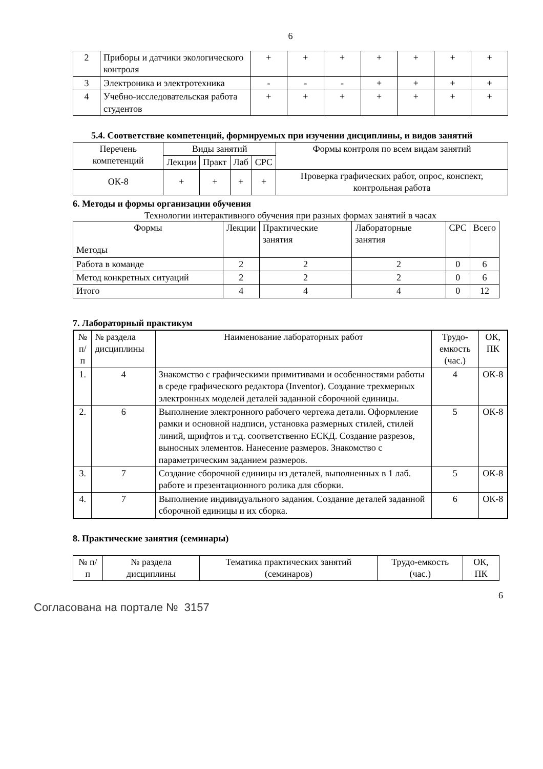6
| 2 | Приборы и датчики экологического контроля | + | + | + | + | + | + | + |
| 3 | Электроника и электротехника | - | - | - | + | + | + | + |
| 4 | Учебно-исследовательская работа студентов | + | + | + | + | + | + | + |
5.4. Соответствие компетенций, формируемых при изучении дисциплины, и видов занятий
| Перечень компетенций | Виды занятий | | | | Формы контроля по всем видам занятий |
| --- | --- | --- | --- | --- | --- |
| | Лекции | Практ | Лаб | СРС | |
| ОК-8 | + | + | + | + | Проверка графических работ, опрос, конспект, контрольная работа |
6. Методы и формы организации обучения
Технологии интерактивного обучения при разных формах занятий в часах
| Формы Методы | Лекции | Практические занятия | Лабораторные занятия | СРС | Всего |
| Работа в команде | 2 | 2 | 2 | 0 | 6 |
| Метод конкретных ситуаций | 2 | 2 | 2 | 0 | 6 |
| Итого | 4 | 4 | 4 | 0 | 12 |
7. Лабораторный практикум
| № п/п | № раздела дисциплины | Наименование лабораторных работ | Трудо-емкость (час.) | ОК, ПК |
| --- | --- | --- | --- | --- |
| 1. | 4 | Знакомство с графическими примитивами и особенностями работы в среде графического редактора (Inventor). Создание трехмерных электронных моделей деталей заданной сборочной единицы. | 4 | ОК-8 |
| 2. | 6 | Выполнение электронного рабочего чертежа детали. Оформление рамки и основной надписи, установка размерных стилей, стилей линий, шрифтов и т.д. соответственно ЕСКД. Создание разрезов, выносных элементов. Нанесение размеров. Знакомство с параметрическим заданием размеров. | 5 | ОК-8 |
| 3. | 7 | Создание сборочной единицы из деталей, выполненных в 1 лаб. работе и презентационного ролика для сборки. | 5 | ОК-8 |
| 4. | 7 | Выполнение индивидуального задания. Создание деталей заданной сборочной единицы и их сборка. | 6 | ОК-8 |
8. Практические занятия (семинары)
| № п/п | № раздела дисциплины | Тематика практических занятий (семинаров) | Трудо-емкость (час.) | ОК, ПК |
6
Согласована на портале № 3157